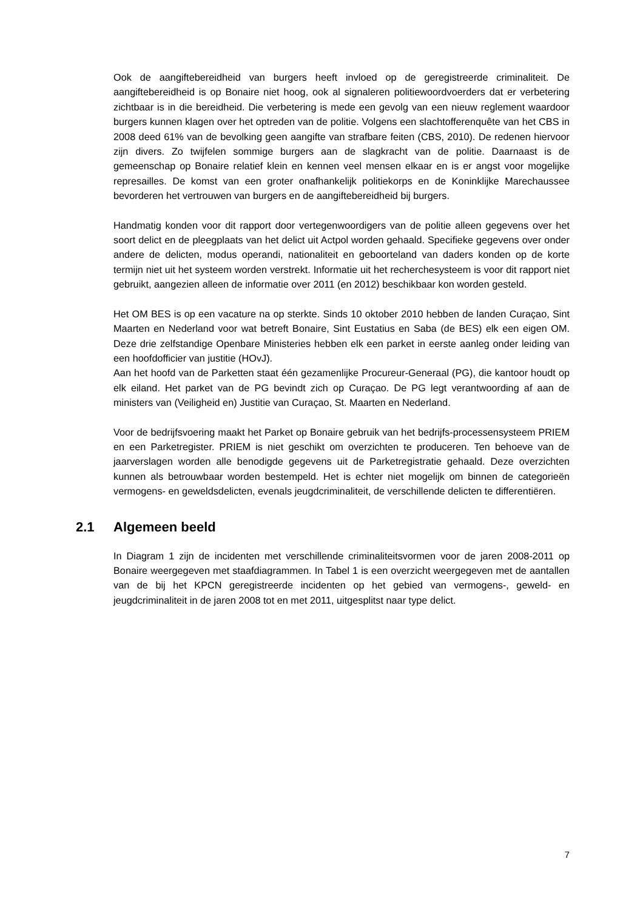Ook de aangiftebereidheid van burgers heeft invloed op de geregistreerde criminaliteit. De aangiftebereidheid is op Bonaire niet hoog, ook al signaleren politiewoordvoerders dat er verbetering zichtbaar is in die bereidheid. Die verbetering is mede een gevolg van een nieuw reglement waardoor burgers kunnen klagen over het optreden van de politie. Volgens een slachtofferenquête van het CBS in 2008 deed 61% van de bevolking geen aangifte van strafbare feiten (CBS, 2010). De redenen hiervoor zijn divers. Zo twijfelen sommige burgers aan de slagkracht van de politie. Daarnaast is de gemeenschap op Bonaire relatief klein en kennen veel mensen elkaar en is er angst voor mogelijke represailles. De komst van een groter onafhankelijk politiekorps en de Koninklijke Marechaussee bevorderen het vertrouwen van burgers en de aangiftebereidheid bij burgers.
Handmatig konden voor dit rapport door vertegenwoordigers van de politie alleen gegevens over het soort delict en de pleegplaats van het delict uit Actpol worden gehaald. Specifieke gegevens over onder andere de delicten, modus operandi, nationaliteit en geboorteland van daders konden op de korte termijn niet uit het systeem worden verstrekt. Informatie uit het recherchesysteem is voor dit rapport niet gebruikt, aangezien alleen de informatie over 2011 (en 2012) beschikbaar kon worden gesteld.
Het OM BES is op een vacature na op sterkte. Sinds 10 oktober 2010 hebben de landen Curaçao, Sint Maarten en Nederland voor wat betreft Bonaire, Sint Eustatius en Saba (de BES) elk een eigen OM. Deze drie zelfstandige Openbare Ministeries hebben elk een parket in eerste aanleg onder leiding van een hoofdofficier van justitie (HOvJ).
Aan het hoofd van de Parketten staat één gezamenlijke Procureur-Generaal (PG), die kantoor houdt op elk eiland. Het parket van de PG bevindt zich op Curaçao. De PG legt verantwoording af aan de ministers van (Veiligheid en) Justitie van Curaçao, St. Maarten en Nederland.
Voor de bedrijfsvoering maakt het Parket op Bonaire gebruik van het bedrijfs-processensysteem PRIEM en een Parketregister. PRIEM is niet geschikt om overzichten te produceren. Ten behoeve van de jaarverslagen worden alle benodigde gegevens uit de Parketregistratie gehaald. Deze overzichten kunnen als betrouwbaar worden bestempeld. Het is echter niet mogelijk om binnen de categorieën vermogens- en geweldsdelicten, evenals jeugdcriminaliteit, de verschillende delicten te differentiëren.
2.1 Algemeen beeld
In Diagram 1 zijn de incidenten met verschillende criminaliteitsvormen voor de jaren 2008-2011 op Bonaire weergegeven met staafdiagrammen. In Tabel 1 is een overzicht weergegeven met de aantallen van de bij het KPCN geregistreerde incidenten op het gebied van vermogens-, geweld- en jeugdcriminaliteit in de jaren 2008 tot en met 2011, uitgesplitst naar type delict.
7